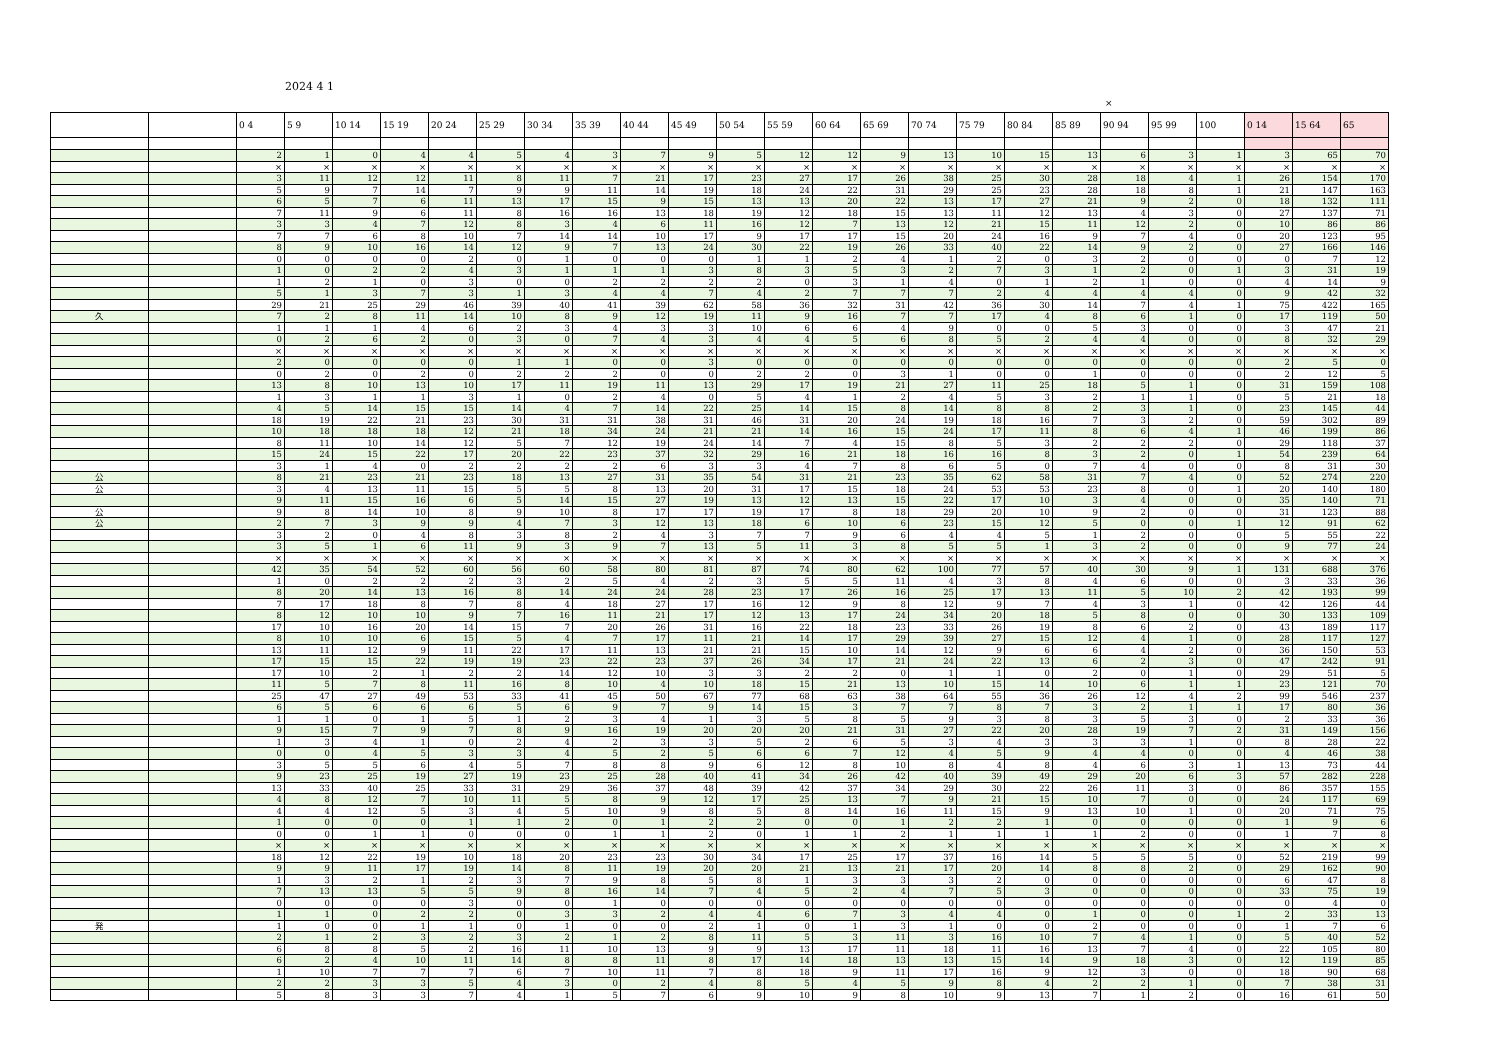2024 4 1
×
| | | 0 4 | 5 9 | 10 14 | 15 19 | 20 24 | 25 29 | 30 34 | 35 39 | 40 44 | 45 49 | 50 54 | 55 59 | 60 64 | 65 69 | 70 74 | 75 79 | 80 84 | 85 89 | 90 94 | 95 99 | 100 | 0 14 | 15 64 | 65 |
| --- | --- | --- | --- | --- | --- | --- | --- | --- | --- | --- | --- | --- | --- | --- | --- | --- | --- | --- | --- | --- | --- | --- | --- | --- | --- |
| | | 2 | 1 | 0 | 4 | 4 | 5 | 4 | 3 | 7 | 9 | 5 | 12 | 12 | 9 | 13 | 10 | 15 | 13 | 6 | 3 | 1 | 3 | 65 | 70 |
| | | × | × | × | × | × | × | × | × | × | × | × | × | × | × | × | × | × | × | × | × | × | × | × | × |
| | | 3 | 11 | 12 | 12 | 11 | 8 | 11 | 7 | 21 | 17 | 23 | 27 | 17 | 26 | 38 | 25 | 30 | 28 | 18 | 4 | 1 | 26 | 154 | 170 |
| | | 5 | 9 | 7 | 14 | 7 | 9 | 9 | 11 | 14 | 19 | 18 | 24 | 22 | 31 | 29 | 25 | 23 | 28 | 18 | 8 | 1 | 21 | 147 | 163 |
| | | 6 | 5 | 7 | 6 | 11 | 13 | 17 | 15 | 9 | 15 | 13 | 13 | 20 | 22 | 13 | 17 | 27 | 21 | 9 | 2 | 0 | 18 | 132 | 111 |
| | | 7 | 11 | 9 | 6 | 11 | 8 | 16 | 16 | 13 | 18 | 19 | 12 | 18 | 15 | 13 | 11 | 12 | 13 | 4 | 3 | 0 | 27 | 137 | 71 |
| | | 3 | 3 | 4 | 7 | 12 | 8 | 3 | 4 | 6 | 11 | 16 | 12 | 7 | 13 | 12 | 21 | 15 | 11 | 12 | 2 | 0 | 10 | 86 | 86 |
| | | 7 | 7 | 6 | 8 | 10 | 7 | 14 | 14 | 10 | 17 | 9 | 17 | 17 | 15 | 20 | 24 | 16 | 9 | 7 | 4 | 0 | 20 | 123 | 95 |
| | | 8 | 9 | 10 | 16 | 14 | 12 | 9 | 7 | 13 | 24 | 30 | 22 | 19 | 26 | 33 | 40 | 22 | 14 | 9 | 2 | 0 | 27 | 166 | 146 |
| | | 0 | 0 | 0 | 0 | 2 | 0 | 1 | 0 | 0 | 0 | 1 | 1 | 2 | 4 | 1 | 2 | 0 | 3 | 2 | 0 | 0 | 0 | 7 | 12 |
| | | 1 | 0 | 2 | 2 | 4 | 3 | 1 | 1 | 1 | 3 | 8 | 3 | 5 | 3 | 2 | 7 | 3 | 1 | 2 | 0 | 1 | 3 | 31 | 19 |
| | | 1 | 2 | 1 | 0 | 3 | 0 | 0 | 2 | 2 | 2 | 2 | 0 | 3 | 1 | 4 | 0 | 1 | 2 | 1 | 0 | 0 | 4 | 14 | 9 |
| | | 5 | 1 | 3 | 7 | 3 | 1 | 3 | 4 | 4 | 7 | 4 | 2 | 7 | 7 | 7 | 2 | 4 | 4 | 4 | 4 | 0 | 9 | 42 | 32 |
| | | 29 | 21 | 25 | 29 | 46 | 39 | 40 | 41 | 39 | 62 | 58 | 36 | 32 | 31 | 42 | 36 | 30 | 14 | 7 | 4 | 1 | 75 | 422 | 165 |
| 久 | | 7 | 2 | 8 | 11 | 14 | 10 | 8 | 9 | 12 | 19 | 11 | 9 | 16 | 7 | 7 | 17 | 4 | 8 | 6 | 1 | 0 | 17 | 119 | 50 |
| | | 1 | 1 | 1 | 4 | 6 | 2 | 3 | 4 | 3 | 3 | 10 | 6 | 6 | 4 | 9 | 0 | 0 | 5 | 3 | 0 | 0 | 3 | 47 | 21 |
| | | 0 | 2 | 6 | 2 | 0 | 3 | 0 | 7 | 4 | 3 | 4 | 4 | 5 | 6 | 8 | 5 | 2 | 4 | 4 | 0 | 0 | 8 | 32 | 29 |
| | | × | × | × | × | × | × | × | × | × | × | × | × | × | × | × | × | × | × | × | × | × | × | × | × |
| | | 2 | 0 | 0 | 0 | 0 | 1 | 1 | 0 | 0 | 3 | 0 | 0 | 0 | 0 | 0 | 0 | 0 | 0 | 0 | 0 | 0 | 2 | 5 | 0 |
| | | 0 | 2 | 0 | 2 | 0 | 2 | 2 | 2 | 0 | 0 | 2 | 2 | 0 | 3 | 1 | 0 | 0 | 1 | 0 | 0 | 0 | 2 | 12 | 5 |
| | | 13 | 8 | 10 | 13 | 10 | 17 | 11 | 19 | 11 | 13 | 29 | 17 | 19 | 21 | 27 | 11 | 25 | 18 | 5 | 1 | 0 | 31 | 159 | 108 |
| | | 1 | 3 | 1 | 1 | 3 | 1 | 0 | 2 | 4 | 0 | 5 | 4 | 1 | 2 | 4 | 5 | 3 | 2 | 1 | 1 | 0 | 5 | 21 | 18 |
| | | 4 | 5 | 14 | 15 | 15 | 14 | 4 | 7 | 14 | 22 | 25 | 14 | 15 | 8 | 14 | 8 | 8 | 2 | 3 | 1 | 0 | 23 | 145 | 44 |
| | | 18 | 19 | 22 | 21 | 23 | 30 | 31 | 31 | 38 | 31 | 46 | 31 | 20 | 24 | 19 | 18 | 16 | 7 | 3 | 2 | 0 | 59 | 302 | 89 |
| | | 10 | 18 | 18 | 18 | 12 | 21 | 18 | 34 | 24 | 21 | 21 | 14 | 16 | 15 | 24 | 17 | 11 | 8 | 6 | 4 | 1 | 46 | 199 | 86 |
| | | 8 | 11 | 10 | 14 | 12 | 5 | 7 | 12 | 19 | 24 | 14 | 7 | 4 | 15 | 8 | 5 | 3 | 2 | 2 | 2 | 0 | 29 | 118 | 37 |
| | | 15 | 24 | 15 | 22 | 17 | 20 | 22 | 23 | 37 | 32 | 29 | 16 | 21 | 18 | 16 | 16 | 8 | 3 | 2 | 0 | 1 | 54 | 239 | 64 |
| | | 3 | 1 | 4 | 0 | 2 | 2 | 2 | 2 | 6 | 3 | 3 | 4 | 7 | 8 | 6 | 5 | 0 | 7 | 4 | 0 | 0 | 8 | 31 | 30 |
| 公 | | 8 | 21 | 23 | 21 | 23 | 18 | 13 | 27 | 31 | 35 | 54 | 31 | 21 | 23 | 35 | 62 | 58 | 31 | 7 | 4 | 0 | 52 | 274 | 220 |
| 公 | | 3 | 4 | 13 | 11 | 15 | 5 | 5 | 8 | 13 | 20 | 31 | 17 | 15 | 18 | 24 | 53 | 53 | 23 | 8 | 0 | 1 | 20 | 140 | 180 |
| | | 9 | 11 | 15 | 16 | 6 | 5 | 14 | 15 | 27 | 19 | 13 | 12 | 13 | 15 | 22 | 17 | 10 | 3 | 4 | 0 | 0 | 35 | 140 | 71 |
| 公 | | 9 | 8 | 14 | 10 | 8 | 9 | 10 | 8 | 17 | 17 | 19 | 17 | 8 | 18 | 29 | 20 | 10 | 9 | 2 | 0 | 0 | 31 | 123 | 88 |
| 公 | | 2 | 7 | 3 | 9 | 9 | 4 | 7 | 3 | 12 | 13 | 18 | 6 | 10 | 6 | 23 | 15 | 12 | 5 | 0 | 0 | 1 | 12 | 91 | 62 |
| | | 3 | 2 | 0 | 4 | 8 | 3 | 8 | 2 | 4 | 3 | 7 | 7 | 9 | 6 | 4 | 4 | 5 | 1 | 2 | 0 | 0 | 5 | 55 | 22 |
| | | 3 | 5 | 1 | 6 | 11 | 9 | 3 | 9 | 7 | 13 | 5 | 11 | 3 | 8 | 5 | 5 | 1 | 3 | 2 | 0 | 0 | 9 | 77 | 24 |
| | | × | × | × | × | × | × | × | × | × | × | × | × | × | × | × | × | × | × | × | × | × | × | × | × |
| | | 42 | 35 | 54 | 52 | 60 | 56 | 60 | 58 | 80 | 81 | 87 | 74 | 80 | 62 | 100 | 77 | 57 | 40 | 30 | 9 | 1 | 131 | 688 | 376 |
| | | 1 | 0 | 2 | 2 | 2 | 3 | 2 | 5 | 4 | 2 | 3 | 5 | 5 | 11 | 4 | 3 | 8 | 4 | 6 | 0 | 0 | 3 | 33 | 36 |
| | | 8 | 20 | 14 | 13 | 16 | 8 | 14 | 24 | 24 | 28 | 23 | 17 | 26 | 16 | 25 | 17 | 13 | 11 | 5 | 10 | 2 | 42 | 193 | 99 |
| | | 7 | 17 | 18 | 8 | 7 | 8 | 4 | 18 | 27 | 17 | 16 | 12 | 9 | 8 | 12 | 9 | 7 | 4 | 3 | 1 | 0 | 42 | 126 | 44 |
| | | 8 | 12 | 10 | 10 | 9 | 7 | 16 | 11 | 21 | 17 | 12 | 13 | 17 | 24 | 34 | 20 | 18 | 5 | 8 | 0 | 0 | 30 | 133 | 109 |
| | | 17 | 10 | 16 | 20 | 14 | 15 | 7 | 20 | 26 | 31 | 16 | 22 | 18 | 23 | 33 | 26 | 19 | 8 | 6 | 2 | 0 | 43 | 189 | 117 |
| | | 8 | 10 | 10 | 6 | 15 | 5 | 4 | 7 | 17 | 11 | 21 | 14 | 17 | 29 | 39 | 27 | 15 | 12 | 4 | 1 | 0 | 28 | 117 | 127 |
| | | 13 | 11 | 12 | 9 | 11 | 22 | 17 | 11 | 13 | 21 | 21 | 15 | 10 | 14 | 12 | 9 | 6 | 6 | 4 | 2 | 0 | 36 | 150 | 53 |
| | | 17 | 15 | 15 | 22 | 19 | 19 | 23 | 22 | 23 | 37 | 26 | 34 | 17 | 21 | 24 | 22 | 13 | 6 | 2 | 3 | 0 | 47 | 242 | 91 |
| | | 17 | 10 | 2 | 1 | 2 | 2 | 14 | 12 | 10 | 3 | 3 | 2 | 2 | 0 | 1 | 1 | 0 | 2 | 0 | 1 | 0 | 29 | 51 | 5 |
| | | 11 | 5 | 7 | 8 | 11 | 16 | 8 | 10 | 4 | 10 | 18 | 15 | 21 | 13 | 10 | 15 | 14 | 10 | 6 | 1 | 1 | 23 | 121 | 70 |
| | | 25 | 47 | 27 | 49 | 53 | 33 | 41 | 45 | 50 | 67 | 77 | 68 | 63 | 38 | 64 | 55 | 36 | 26 | 12 | 4 | 2 | 99 | 546 | 237 |
| | | 6 | 5 | 6 | 6 | 6 | 5 | 6 | 9 | 7 | 9 | 14 | 15 | 3 | 7 | 7 | 8 | 7 | 3 | 2 | 1 | 1 | 17 | 80 | 36 |
| | | 1 | 1 | 0 | 1 | 5 | 1 | 2 | 3 | 4 | 1 | 3 | 5 | 8 | 5 | 9 | 3 | 8 | 3 | 5 | 3 | 0 | 2 | 33 | 36 |
| | | 9 | 15 | 7 | 9 | 7 | 8 | 9 | 16 | 19 | 20 | 20 | 20 | 21 | 31 | 27 | 22 | 20 | 28 | 19 | 7 | 2 | 31 | 149 | 156 |
| | | 1 | 3 | 4 | 1 | 0 | 2 | 4 | 2 | 3 | 3 | 5 | 2 | 6 | 5 | 3 | 4 | 3 | 3 | 3 | 1 | 0 | 8 | 28 | 22 |
| | | 0 | 0 | 4 | 5 | 3 | 3 | 4 | 5 | 2 | 5 | 6 | 6 | 7 | 12 | 4 | 5 | 9 | 4 | 4 | 0 | 0 | 4 | 46 | 38 |
| | | 3 | 5 | 5 | 6 | 4 | 5 | 7 | 8 | 8 | 9 | 6 | 12 | 8 | 10 | 8 | 4 | 8 | 4 | 6 | 3 | 1 | 13 | 73 | 44 |
| | | 9 | 23 | 25 | 19 | 27 | 19 | 23 | 25 | 28 | 40 | 41 | 34 | 26 | 42 | 40 | 39 | 49 | 29 | 20 | 6 | 3 | 57 | 282 | 228 |
| | | 13 | 33 | 40 | 25 | 33 | 31 | 29 | 36 | 37 | 48 | 39 | 42 | 37 | 34 | 29 | 30 | 22 | 26 | 11 | 3 | 0 | 86 | 357 | 155 |
| | | 4 | 8 | 12 | 7 | 10 | 11 | 5 | 8 | 9 | 12 | 17 | 25 | 13 | 7 | 9 | 21 | 15 | 10 | 7 | 0 | 0 | 24 | 117 | 69 |
| | | 4 | 4 | 12 | 5 | 3 | 4 | 5 | 10 | 9 | 8 | 5 | 8 | 14 | 16 | 11 | 15 | 9 | 13 | 10 | 1 | 0 | 20 | 71 | 75 |
| | | 1 | 0 | 0 | 0 | 1 | 1 | 2 | 0 | 1 | 2 | 2 | 0 | 0 | 1 | 2 | 2 | 1 | 0 | 0 | 0 | 0 | 1 | 9 | 6 |
| | | 0 | 0 | 1 | 1 | 0 | 0 | 0 | 1 | 1 | 2 | 0 | 1 | 1 | 2 | 1 | 1 | 1 | 1 | 2 | 0 | 0 | 1 | 7 | 8 |
| | | × | × | × | × | × | × | × | × | × | × | × | × | × | × | × | × | × | × | × | × | × | × | × | × |
| | | 18 | 12 | 22 | 19 | 10 | 18 | 20 | 23 | 23 | 30 | 34 | 17 | 25 | 17 | 37 | 16 | 14 | 5 | 5 | 5 | 0 | 52 | 219 | 99 |
| | | 9 | 9 | 11 | 17 | 19 | 14 | 8 | 11 | 19 | 20 | 20 | 21 | 13 | 21 | 17 | 20 | 14 | 8 | 8 | 2 | 0 | 29 | 162 | 90 |
| | | 1 | 3 | 2 | 1 | 2 | 3 | 7 | 9 | 8 | 5 | 8 | 1 | 3 | 3 | 3 | 2 | 0 | 0 | 0 | 0 | 0 | 6 | 47 | 8 |
| | | 7 | 13 | 13 | 5 | 5 | 9 | 8 | 16 | 14 | 7 | 4 | 5 | 2 | 4 | 7 | 5 | 3 | 0 | 0 | 0 | 0 | 33 | 75 | 19 |
| | | 0 | 0 | 0 | 0 | 3 | 0 | 0 | 1 | 0 | 0 | 0 | 0 | 0 | 0 | 0 | 0 | 0 | 0 | 0 | 0 | 0 | 0 | 4 | 0 |
| | | 1 | 1 | 0 | 2 | 2 | 0 | 3 | 3 | 2 | 4 | 4 | 6 | 7 | 3 | 4 | 4 | 0 | 1 | 0 | 0 | 1 | 2 | 33 | 13 |
| 発 | | 1 | 0 | 0 | 1 | 1 | 0 | 1 | 0 | 0 | 2 | 1 | 0 | 1 | 3 | 1 | 0 | 0 | 2 | 0 | 0 | 0 | 1 | 7 | 6 |
| | | 2 | 1 | 2 | 3 | 2 | 3 | 2 | 1 | 2 | 8 | 11 | 5 | 3 | 11 | 3 | 16 | 10 | 7 | 4 | 1 | 0 | 5 | 40 | 52 |
| | | 6 | 8 | 8 | 5 | 2 | 16 | 11 | 10 | 13 | 9 | 9 | 13 | 17 | 11 | 18 | 11 | 16 | 13 | 7 | 4 | 0 | 22 | 105 | 80 |
| | | 6 | 2 | 4 | 10 | 11 | 14 | 8 | 8 | 11 | 8 | 17 | 14 | 18 | 13 | 13 | 15 | 14 | 9 | 18 | 3 | 0 | 12 | 119 | 85 |
| | | 1 | 10 | 7 | 7 | 7 | 6 | 7 | 10 | 11 | 7 | 8 | 18 | 9 | 11 | 17 | 16 | 9 | 12 | 3 | 0 | 0 | 18 | 90 | 68 |
| | | 2 | 2 | 3 | 3 | 5 | 4 | 3 | 0 | 2 | 4 | 8 | 5 | 4 | 5 | 9 | 8 | 4 | 2 | 2 | 1 | 0 | 7 | 38 | 31 |
| | | 5 | 8 | 3 | 3 | 7 | 4 | 1 | 5 | 7 | 6 | 9 | 10 | 9 | 8 | 10 | 9 | 13 | 7 | 1 | 2 | 0 | 16 | 61 | 50 |